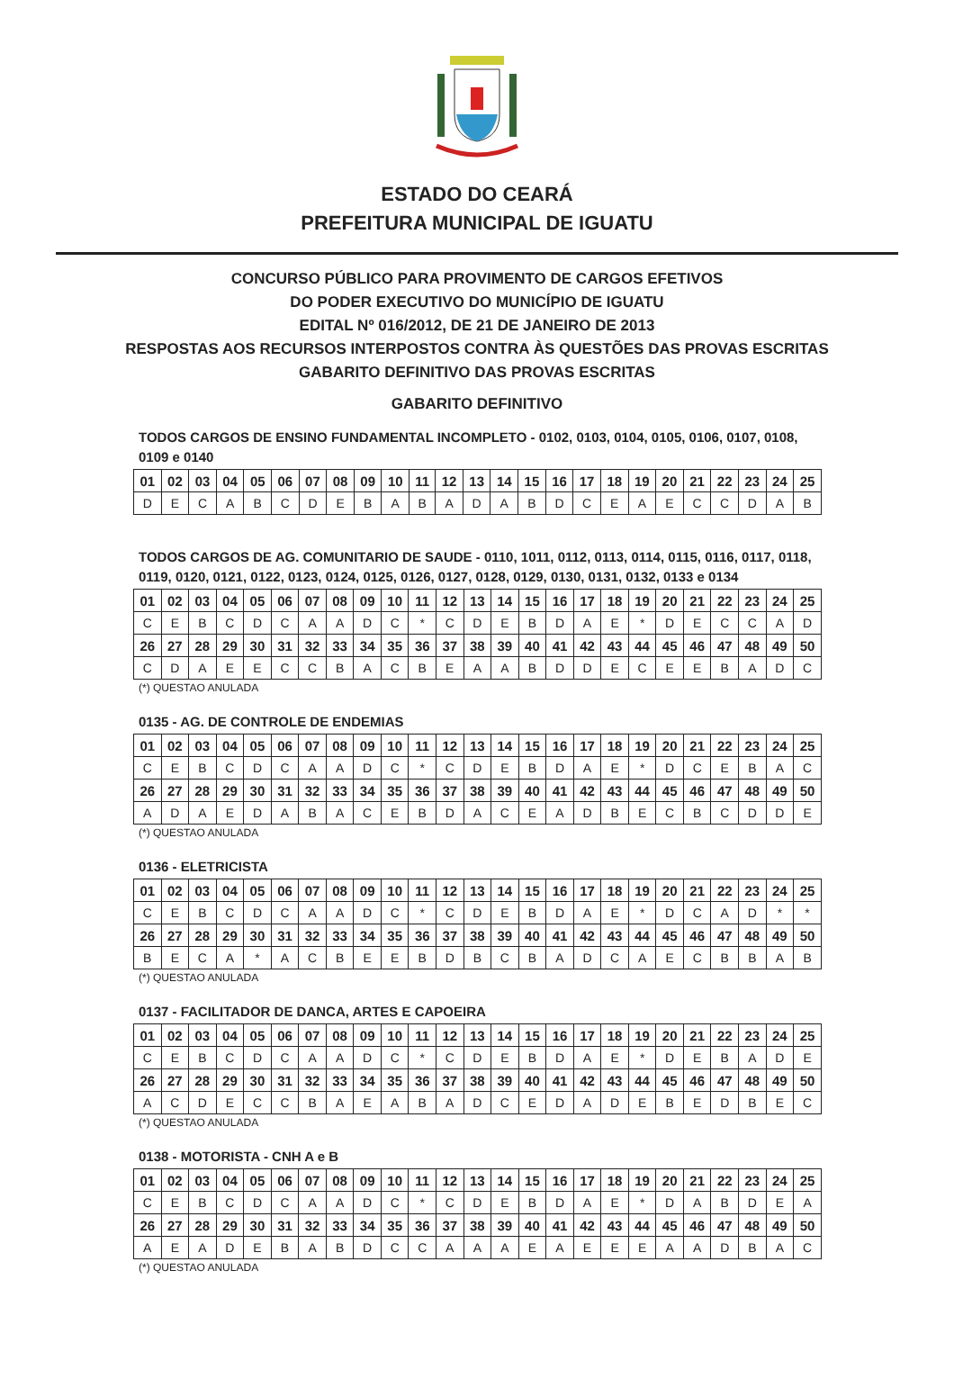ESTADO DO CEARÁ
PREFEITURA MUNICIPAL DE IGUATU
CONCURSO PÚBLICO PARA PROVIMENTO DE CARGOS EFETIVOS
DO PODER EXECUTIVO DO MUNICÍPIO DE IGUATU
EDITAL Nº 016/2012, DE 21 DE JANEIRO DE 2013
RESPOSTAS AOS RECURSOS INTERPOSTOS CONTRA ÀS QUESTÕES DAS PROVAS ESCRITAS
GABARITO DEFINITIVO DAS PROVAS ESCRITAS
GABARITO DEFINITIVO
TODOS CARGOS DE ENSINO FUNDAMENTAL INCOMPLETO - 0102, 0103, 0104, 0105, 0106, 0107, 0108, 0109 e 0140
| 01 | 02 | 03 | 04 | 05 | 06 | 07 | 08 | 09 | 10 | 11 | 12 | 13 | 14 | 15 | 16 | 17 | 18 | 19 | 20 | 21 | 22 | 23 | 24 | 25 |
| D | E | C | A | B | C | D | E | B | A | B | A | D | A | B | D | C | E | A | E | C | C | D | A | B |
TODOS CARGOS DE AG. COMUNITARIO DE SAUDE - 0110, 1011, 0112, 0113, 0114, 0115, 0116, 0117, 0118, 0119, 0120, 0121, 0122, 0123, 0124, 0125, 0126, 0127, 0128, 0129, 0130, 0131, 0132, 0133 e 0134
| 01 | 02 | 03 | 04 | 05 | 06 | 07 | 08 | 09 | 10 | 11 | 12 | 13 | 14 | 15 | 16 | 17 | 18 | 19 | 20 | 21 | 22 | 23 | 24 | 25 |
| C | E | B | C | D | C | A | A | D | C | * | C | D | E | B | D | A | E | * | D | E | C | C | A | D |
| 26 | 27 | 28 | 29 | 30 | 31 | 32 | 33 | 34 | 35 | 36 | 37 | 38 | 39 | 40 | 41 | 42 | 43 | 44 | 45 | 46 | 47 | 48 | 49 | 50 |
| C | D | A | E | E | C | C | B | A | C | B | E | A | A | B | D | D | E | C | E | E | B | A | D | C |
(*) QUESTAO ANULADA
0135 - AG. DE CONTROLE DE ENDEMIAS
| 01 | 02 | 03 | 04 | 05 | 06 | 07 | 08 | 09 | 10 | 11 | 12 | 13 | 14 | 15 | 16 | 17 | 18 | 19 | 20 | 21 | 22 | 23 | 24 | 25 |
| C | E | B | C | D | C | A | A | D | C | * | C | D | E | B | D | A | E | * | D | C | E | B | A | C |
| 26 | 27 | 28 | 29 | 30 | 31 | 32 | 33 | 34 | 35 | 36 | 37 | 38 | 39 | 40 | 41 | 42 | 43 | 44 | 45 | 46 | 47 | 48 | 49 | 50 |
| A | D | A | E | D | A | B | A | C | E | B | D | A | C | E | A | D | B | E | C | B | C | D | D | E |
(*) QUESTAO ANULADA
0136 - ELETRICISTA
| 01 | 02 | 03 | 04 | 05 | 06 | 07 | 08 | 09 | 10 | 11 | 12 | 13 | 14 | 15 | 16 | 17 | 18 | 19 | 20 | 21 | 22 | 23 | 24 | 25 |
| C | E | B | C | D | C | A | A | D | C | * | C | D | E | B | D | A | E | * | D | C | A | D | * | * |
| 26 | 27 | 28 | 29 | 30 | 31 | 32 | 33 | 34 | 35 | 36 | 37 | 38 | 39 | 40 | 41 | 42 | 43 | 44 | 45 | 46 | 47 | 48 | 49 | 50 |
| B | E | C | A | * | A | C | B | E | E | B | D | B | C | B | A | D | C | A | E | C | B | B | A | B |
(*) QUESTAO ANULADA
0137 - FACILITADOR DE DANCA, ARTES E CAPOEIRA
| 01 | 02 | 03 | 04 | 05 | 06 | 07 | 08 | 09 | 10 | 11 | 12 | 13 | 14 | 15 | 16 | 17 | 18 | 19 | 20 | 21 | 22 | 23 | 24 | 25 |
| C | E | B | C | D | C | A | A | D | C | * | C | D | E | B | D | A | E | * | D | E | B | A | D | E |
| 26 | 27 | 28 | 29 | 30 | 31 | 32 | 33 | 34 | 35 | 36 | 37 | 38 | 39 | 40 | 41 | 42 | 43 | 44 | 45 | 46 | 47 | 48 | 49 | 50 |
| A | C | D | E | C | C | B | A | E | A | B | A | D | C | E | D | A | D | E | B | E | D | B | E | C |
(*) QUESTAO ANULADA
0138 - MOTORISTA - CNH A e B
| 01 | 02 | 03 | 04 | 05 | 06 | 07 | 08 | 09 | 10 | 11 | 12 | 13 | 14 | 15 | 16 | 17 | 18 | 19 | 20 | 21 | 22 | 23 | 24 | 25 |
| C | E | B | C | D | C | A | A | D | C | * | C | D | E | B | D | A | E | * | D | A | B | D | E | A |
| 26 | 27 | 28 | 29 | 30 | 31 | 32 | 33 | 34 | 35 | 36 | 37 | 38 | 39 | 40 | 41 | 42 | 43 | 44 | 45 | 46 | 47 | 48 | 49 | 50 |
| A | E | A | D | E | B | A | B | D | C | C | A | A | A | E | A | E | E | E | A | A | D | B | A | C |
(*) QUESTAO ANULADA